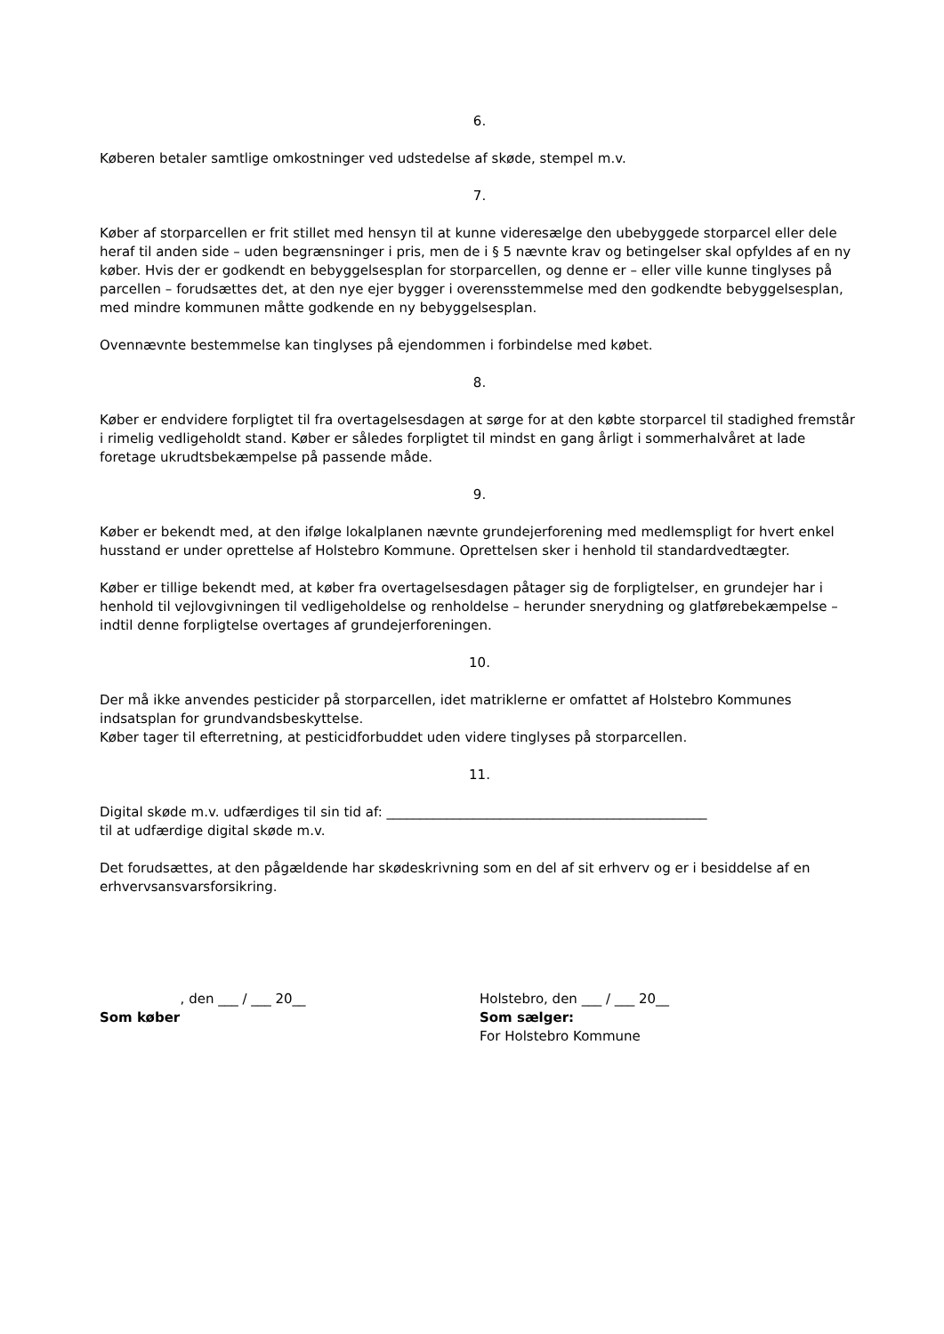6.
Køberen betaler samtlige omkostninger ved udstedelse af skøde, stempel m.v.
7.
Køber af storparcellen er frit stillet med hensyn til at kunne videresælge den ubebyggede storparcel eller dele heraf til anden side – uden begrænsninger i pris, men de i § 5 nævnte krav og betingelser skal opfyldes af en ny køber. Hvis der er godkendt en bebyggelsesplan for storparcellen, og denne er – eller ville kunne tinglyses på parcellen – forudsættes det, at den nye ejer bygger i overensstemmelse med den godkendte bebyggelsesplan, med mindre kommunen måtte godkende en ny bebyggelsesplan.
Ovennævnte bestemmelse kan tinglyses på ejendommen i forbindelse med købet.
8.
Køber er endvidere forpligtet til fra overtagelsesdagen at sørge for at den købte storparcel til stadighed fremstår i rimelig vedligeholdt stand. Køber er således forpligtet til mindst en gang årligt i sommerhalvåret at lade foretage ukrudtsbekæmpelse på passende måde.
9.
Køber er bekendt med, at den ifølge lokalplanen nævnte grundejerforening med medlemspligt for hvert enkel husstand er under oprettelse af Holstebro Kommune. Oprettelsen sker i henhold til standardvedtægter.
Køber er tillige bekendt med, at køber fra overtagelsesdagen påtager sig de forpligtelser, en grundejer har i henhold til vejlovgivningen til vedligeholdelse og renholdelse – herunder snerydning og glatførebekæmpelse – indtil denne forpligtelse overtages af grundejerforeningen.
10.
Der må ikke anvendes pesticider på storparcellen, idet matriklerne er omfattet af Holstebro Kommunes indsatsplan for grundvandsbeskyttelse.
Køber tager til efterretning, at pesticidforbuddet uden videre tinglyses på storparcellen.
11.
Digital skøde m.v. udfærdiges til sin tid af: ________________________________________________
til at udfærdige digital skøde m.v.
Det forudsættes, at den pågældende har skødeskrivning som en del af sit erhverv og er i besiddelse af en erhvervsansvarsforsikring.
, den ___ / ___ 20__
Som køber
Holstebro, den ___ / ___ 20__
Som sælger:
For Holstebro Kommune